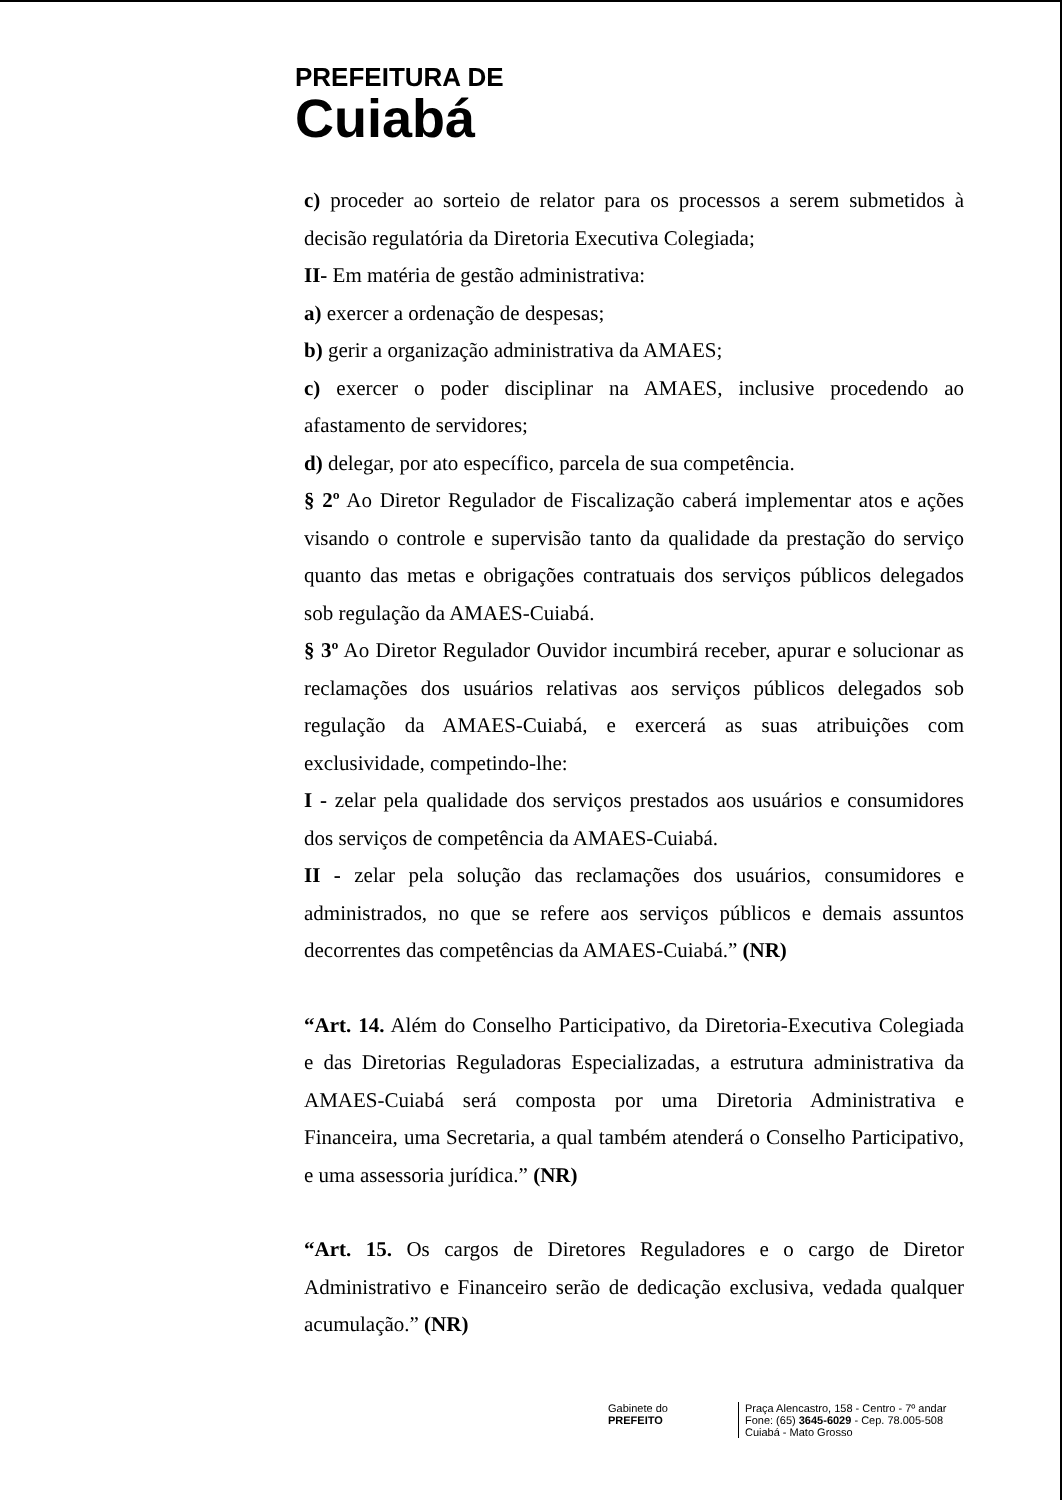PREFEITURA DE
Cuiabá
c) proceder ao sorteio de relator para os processos a serem submetidos à decisão regulatória da Diretoria Executiva Colegiada;
II- Em matéria de gestão administrativa:
a) exercer a ordenação de despesas;
b) gerir a organização administrativa da AMAES;
c) exercer o poder disciplinar na AMAES, inclusive procedendo ao afastamento de servidores;
d) delegar, por ato específico, parcela de sua competência.
§ 2º Ao Diretor Regulador de Fiscalização caberá implementar atos e ações visando o controle e supervisão tanto da qualidade da prestação do serviço quanto das metas e obrigações contratuais dos serviços públicos delegados sob regulação da AMAES-Cuiabá.
§ 3º Ao Diretor Regulador Ouvidor incumbirá receber, apurar e solucionar as reclamações dos usuários relativas aos serviços públicos delegados sob regulação da AMAES-Cuiabá, e exercerá as suas atribuições com exclusividade, competindo-lhe:
I - zelar pela qualidade dos serviços prestados aos usuários e consumidores dos serviços de competência da AMAES-Cuiabá.
II - zelar pela solução das reclamações dos usuários, consumidores e administrados, no que se refere aos serviços públicos e demais assuntos decorrentes das competências da AMAES-Cuiabá.” (NR)
“Art. 14. Além do Conselho Participativo, da Diretoria-Executiva Colegiada e das Diretorias Reguladoras Especializadas, a estrutura administrativa da AMAES-Cuiabá será composta por uma Diretoria Administrativa e Financeira, uma Secretaria, a qual também atenderá o Conselho Participativo, e uma assessoria jurídica.” (NR)
“Art. 15. Os cargos de Diretores Reguladores e o cargo de Diretor Administrativo e Financeiro serão de dedicação exclusiva, vedada qualquer acumulação.” (NR)
Gabinete do
PREFEITO
Praça Alencastro, 158 - Centro - 7º andar
Fone: (65) 3645-6029 - Cep. 78.005-508
Cuiabá - Mato Grosso